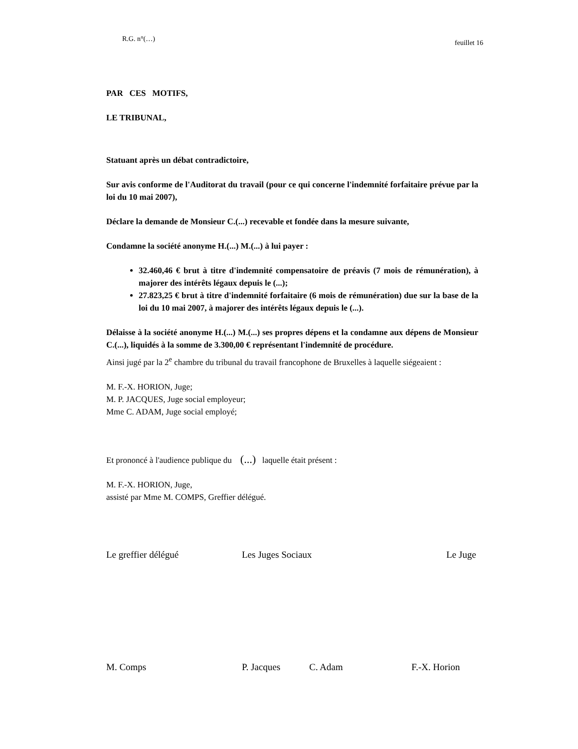R.G. n°(…) feuillet 16
PAR CES MOTIFS,
LE TRIBUNAL,
Statuant après un débat contradictoire,
Sur avis conforme de l'Auditorat du travail (pour ce qui concerne l'indemnité forfaitaire prévue par la loi du 10 mai 2007),
Déclare la demande de Monsieur C.(...) recevable et fondée dans la mesure suivante,
Condamne la société anonyme H.(...) M.(...) à lui payer :
32.460,46 € brut à titre d'indemnité compensatoire de préavis (7 mois de rémunération), à majorer des intérêts légaux depuis le (...);
27.823,25 € brut à titre d'indemnité forfaitaire (6 mois de rémunération) due sur la base de la loi du 10 mai 2007, à majorer des intérêts légaux depuis le (...).
Délaisse à la société anonyme H.(...) M.(...) ses propres dépens et la condamne aux dépens de Monsieur C.(...), liquidés à la somme de 3.300,00 € représentant l'indemnité de procédure.
Ainsi jugé par la 2<sup>e</sup> chambre du tribunal du travail francophone de Bruxelles à laquelle siégeaient :
M. F.-X. HORION, Juge;
M. P. JACQUES, Juge social employeur;
Mme C. ADAM, Juge social employé;
Et prononcé à l'audience publique du (...) laquelle était présent :
M. F.-X. HORION, Juge,
assisté par Mme M. COMPS, Greffier délégué.
Le greffier délégué Les Juges Sociaux Le Juge
M. Comps P. Jacques C. Adam F.-X. Horion